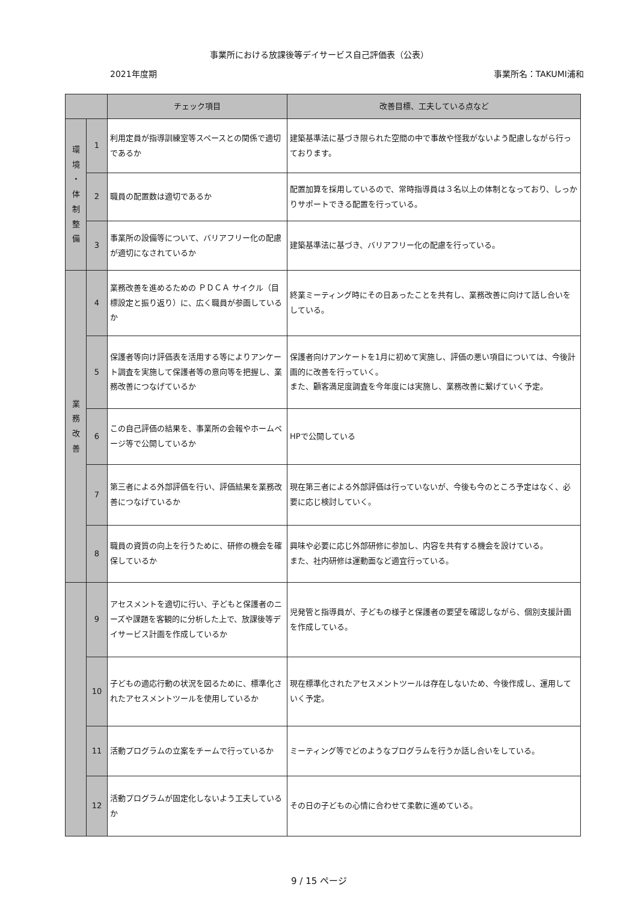事業所における放課後等デイサービス自己評価表（公表）
2021年度期 事業所名：TAKUMI浦和
| | | チェック項目 | 改善目標、工夫している点など |
| --- | --- | --- | --- |
| 環 境 ・ 体 制 整 備 | 1 | 利用定員が指導訓練室等スペースとの関係で適切であるか | 建築基準法に基づき限られた空間の中で事故や怪我がないよう配慮しながら行っております。 |
| | 2 | 職員の配置数は適切であるか | 配置加算を採用しているので、常時指導員は３名以上の体制となっており、しっかりサポートできる配置を行っている。 |
| | 3 | 事業所の設備等について、バリアフリー化の配慮が適切になされているか | 建築基準法に基づき、バリアフリー化の配慮を行っている。 |
| 業 務 改 善 | 4 | 業務改善を進めるための ＰＤＣＡ サイクル（目標設定と振り返り）に、広く職員が参画しているか | 終業ミーティング時にその日あったことを共有し、業務改善に向けて話し合いをしている。 |
| | 5 | 保護者等向け評価表を活用する等によりアンケート調査を実施して保護者等の意向等を把握し、業務改善につなげているか | 保護者向けアンケートを1月に初めて実施し、評価の悪い項目については、今後計画的に改善を行っていく。 また、顧客満足度調査を今年度には実施し、業務改善に繋げていく予定。 |
| | 6 | この自己評価の結果を、事業所の会報やホームページ等で公開しているか | HPで公開している |
| | 7 | 第三者による外部評価を行い、評価結果を業務改善につなげているか | 現在第三者による外部評価は行っていないが、今後も今のところ予定はなく、必要に応じ検討していく。 |
| | 8 | 職員の資質の向上を行うために、研修の機会を確保しているか | 興味や必要に応じ外部研修に参加し、内容を共有する機会を設けている。 また、社内研修は運動面など適宜行っている。 |
| | 9 | アセスメントを適切に行い、子どもと保護者のニーズや課題を客観的に分析した上で、放課後等デイサービス計画を作成しているか | 児発管と指導員が、子どもの様子と保護者の要望を確認しながら、個別支援計画を作成している。 |
| | 10 | 子どもの適応行動の状況を図るために、標準化されたアセスメントツールを使用しているか | 現在標準化されたアセスメントツールは存在しないため、今後作成し、運用していく予定。 |
| | 11 | 活動プログラムの立案をチームで行っているか | ミーティング等でどのようなプログラムを行うか話し合いをしている。 |
| | 12 | 活動プログラムが固定化しないよう工夫しているか | その日の子どもの心情に合わせて柔軟に進めている。 |
9 / 15 ページ